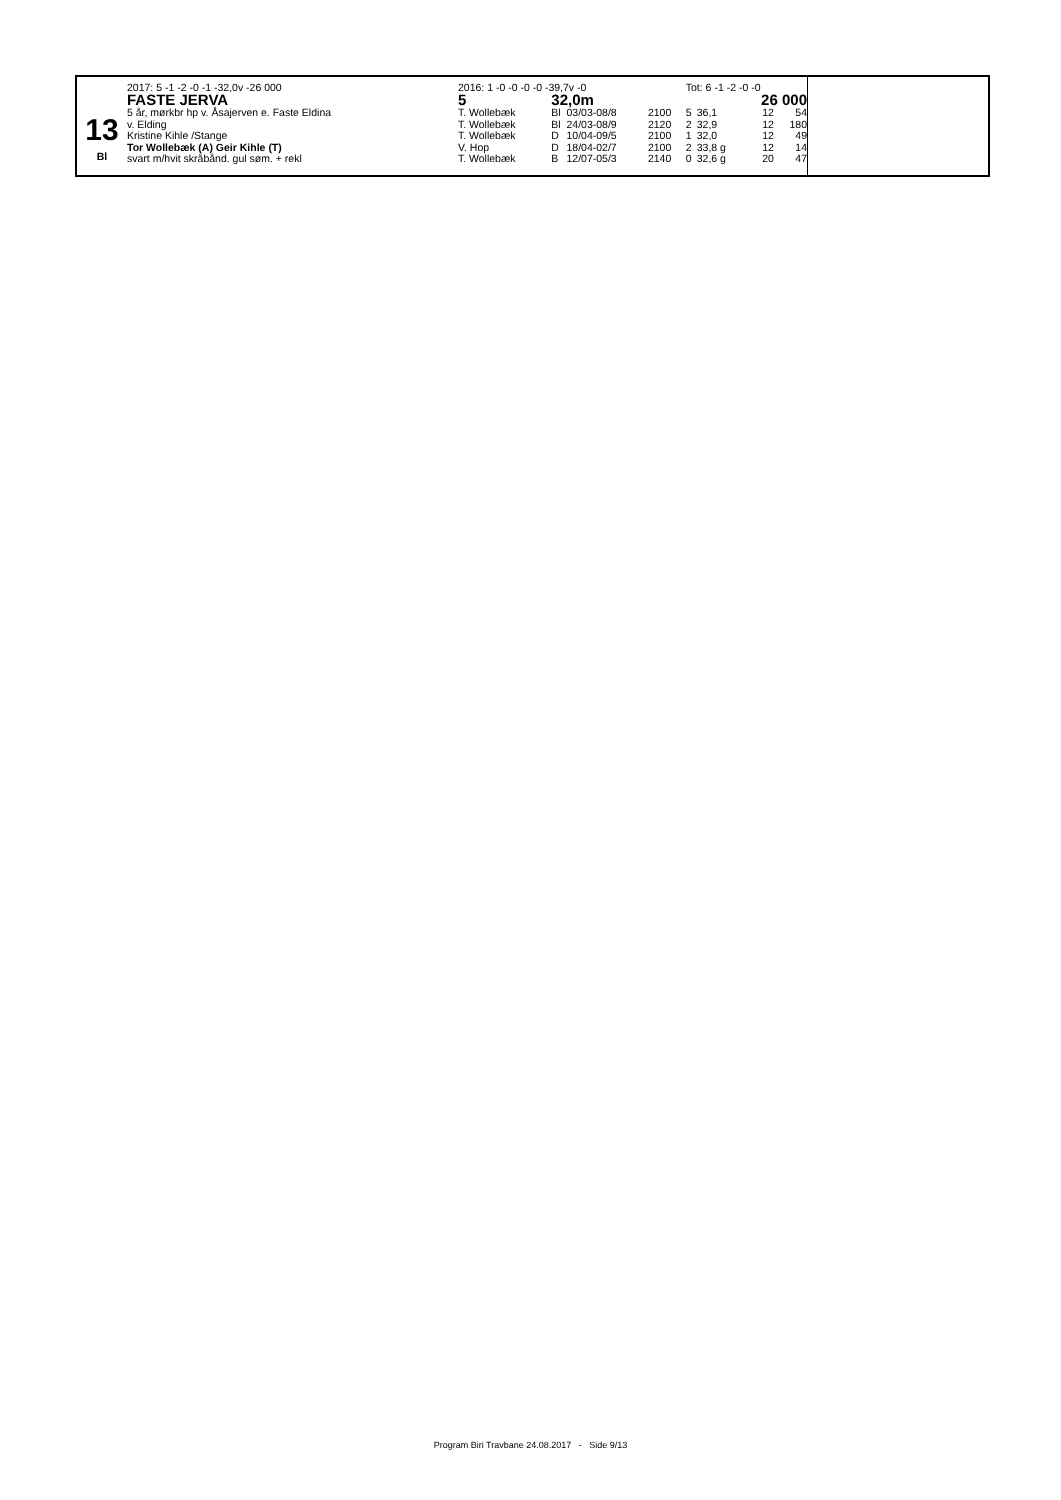13
Bl
| 2017: 5 -1 -2 -0 -1 -32,0v -26 000 | 2016: 1 -0 -0 -0 -0 -39,7v -0 | | | | Tot: 6 -1 -2 -0 -0 | | | |
| FASTE JERVA | 5 | 32,0m | | | 26 000 | | | |
| 5 år, mørkbr hp v. Åsajerven e. Faste Eldina | T. Wollebæk | Bl | 03/03-08/8 | 2100 | 5 | 36,1 | 12 | 54 |
| v. Elding | T. Wollebæk | Bl | 24/03-08/9 | 2120 | 2 | 32,9 | 12 | 180 |
| Kristine Kihle /Stange | T. Wollebæk | D | 10/04-09/5 | 2100 | 1 | 32,0 | 12 | 49 |
| Tor Wollebæk (A) Geir Kihle (T) | V. Hop | D | 18/04-02/7 | 2100 | 2 | 33,8 g | 12 | 14 |
| svart m/hvit skråbånd. gul søm. + rekl | T. Wollebæk | B | 12/07-05/3 | 2140 | 0 | 32,6 g | 20 | 47 |
Program Biri Travbane 24.08.2017 - Side 9/13